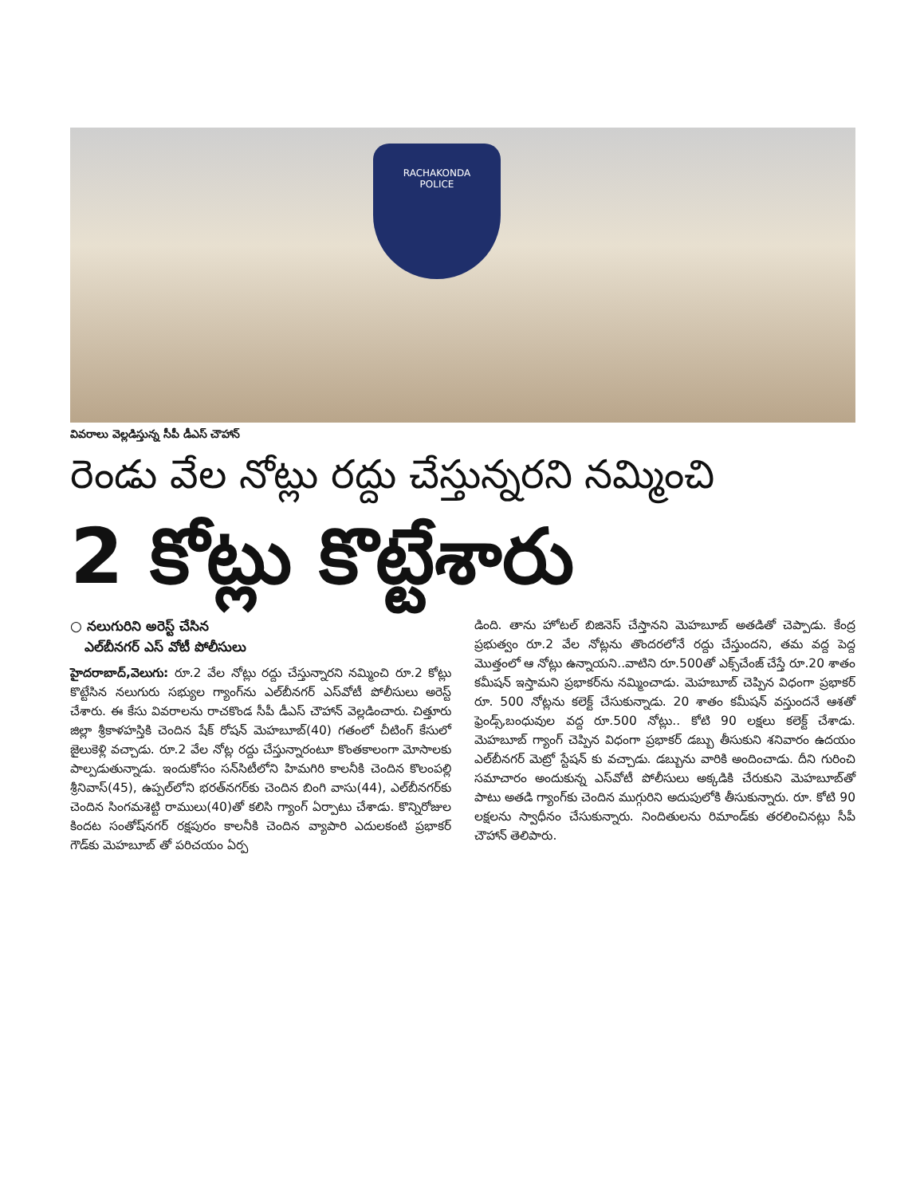RACHAKONDA
POLICE
వివరాలు వెల్లడిస్తున్న సీపీ డీఎస్ చౌహాన్
రెండు వేల నోట్లు రద్దు చేస్తున్నరని నమ్మించి
2 కోట్లు కొట్టేశారు
○ నలుగురిని అరెస్ట్ చేసిన
ఎల్‌బీనగర్ ఎస్ వోటీ పోలీసులు
హైదరాబాద్,వెలుగు: రూ.2 వేల నోట్లు రద్దు చేస్తున్నారని నమ్మించి రూ.2 కోట్లు కొట్టేసిన నలుగురు సభ్యుల గ్యాంగ్‌ను ఎల్‌బీనగర్ ఎస్‌వోటీ పోలీసులు అరెస్ట్ చేశారు. ఈ కేసు వివరాలను రాచకొండ సీపీ డీఎస్ చౌహాన్ వెల్లడించారు. చిత్తూరు జిల్లా శ్రీకాళహస్తికి చెందిన షేక్ రోషన్ మెహబూబ్(40) గతంలో చీటింగ్ కేసులో జైలుకెళ్లి వచ్చాడు. రూ.2 వేల నోట్ల రద్దు చేస్తున్నారంటూ కొంతకాలంగా మోసాలకు పాల్పడుతున్నాడు. ఇందుకోసం సన్‌సిటీలోని హిమగిరి కాలనీకి చెందిన కొలంపల్లి శ్రీనివాస్(45), ఉప్పల్‌లోని భరత్‌నగర్‌కు చెందిన బింగి వాసు(44), ఎల్‌బీనగర్‌కు చెందిన సింగమశెట్టి రాములు(40)తో కలిసి గ్యాంగ్ ఏర్పాటు చేశాడు. కొన్నిరోజుల కిందట సంతోష్‌నగర్ రక్షపురం కాలనీకి చెందిన వ్యాపారి ఎదులకంటి ప్రభాకర్ గౌడ్‌కు మెహబూబ్ తో పరిచయం ఏర్ప
డింది. తాను హోటల్ బిజినెస్ చేస్తానని మెహబూబ్ అతడితో చెప్పాడు. కేంద్ర ప్రభుత్వం రూ.2 వేల నోట్లను తొందరలోనే రద్దు చేస్తుందని, తమ వద్ద పెద్ద మొత్తంలో ఆ నోట్లు ఉన్నాయని..వాటిని రూ.500తో ఎక్స్‌చేంజ్ చేస్తే రూ.20 శాతం కమీషన్ ఇస్తామని ప్రభాకర్‌ను నమ్మించాడు. మెహబూబ్ చెప్పిన విధంగా ప్రభాకర్ రూ. 500 నోట్లను కలెక్ట్ చేసుకున్నాడు. 20 శాతం కమీషన్ వస్తుందనే ఆశతో ఫ్రెండ్స్,బంధువుల వద్ద రూ.500 నోట్లు.. కోటి 90 లక్షలు కలెక్ట్ చేశాడు. మెహబూబ్ గ్యాంగ్ చెప్పిన విధంగా ప్రభాకర్ డబ్బు తీసుకుని శనివారం ఉదయం ఎల్‌బీనగర్ మెట్రో స్టేషన్ కు వచ్చాడు. డబ్బును వారికి అందించాడు. దీని గురించి సమాచారం అందుకున్న ఎస్‌వోటీ పోలీసులు అక్కడికి చేరుకుని మెహబూబ్‌తో పాటు అతడి గ్యాంగ్‌కు చెందిన ముగ్గురిని అదుపులోకి తీసుకున్నారు. రూ. కోటి 90 లక్షలను స్వాధీనం చేసుకున్నారు. నిందితులను రిమాండ్‌కు తరలించినట్లు సీపీ చౌహాన్ తెలిపారు.